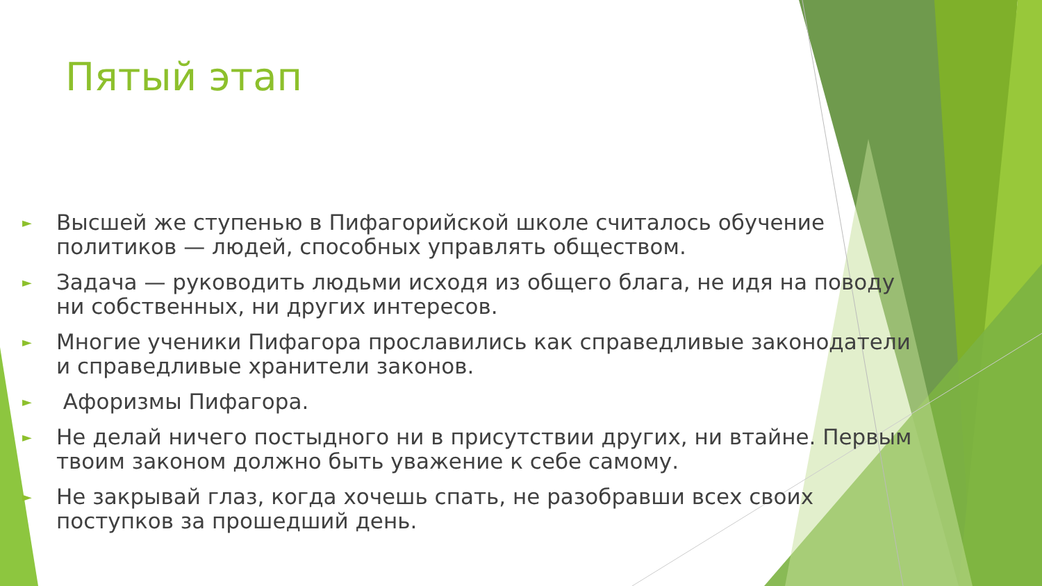Пятый этап
► Высшей же ступенью в Пифагорийской школе считалось обучение политиков — людей, способных управлять обществом.
► Задача — руководить людьми исходя из общего блага, не идя на поводу ни собственных, ни других интересов.
► Многие ученики Пифагора прославились как справедливые законодатели и справедливые хранители законов.
► Афоризмы Пифагора.
► Не делай ничего постыдного ни в присутствии других, ни втайне. Первым твоим законом должно быть уважение к себе самому.
► Не закрывай глаз, когда хочешь спать, не разобравши всех своих поступков за прошедший день.